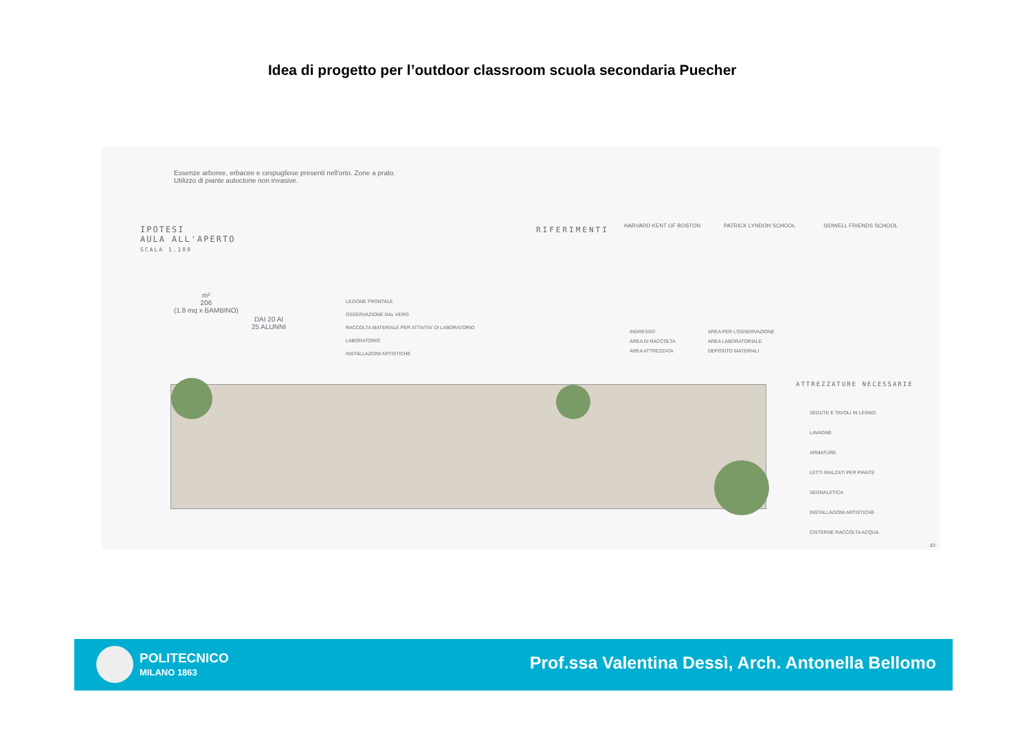Idea di progetto per l’outdoor classroom scuola secondaria Puecher
Essenze arboree, erbacee e cespugliose presenti nell'orto. Zone a prato.
Utilizzo di piante autoctone non invasive.
IPOTESI
AULA ALL'APERTO
SCALA 1.100
RIFERIMENTI
m²
206
(1.8 mq x BAMBINO)
DAI 20 AI
25 ALUNNI
LEZIONE FRONTALE
OSSERVAZIONE DAL VERO
RACCOLTA MATERIALE PER ATTIVITA' DI LABORATORIO
LABORATORIO
INSTALLAZIONI ARTISTICHE
INGRESSO
AREA DI RACCOLTA
AREA ATTREZZATA
AREA PER L'OSSERVAZIONE
AREA LABORATORIALE
DEPOSITO MATERIALI
HARVARD KENT OF BOSTON PATRICK LYNDON SCHOOL SIDWELL FRIENDS SCHOOL
ATTREZZATURE NECESSARIE
SEDUTE E TAVOLI IN LEGNO
LAVAGNE
ARMATURE
LETTI RIALZATI PER PIANTE
SEGNALETICA
INSTALLAZIONI ARTISTICHE
CISTERNE RACCOLTA ACQUA
83
POLITECNICO
MILANO 1863
Prof.ssa Valentina Dessì, Arch. Antonella Bellomo